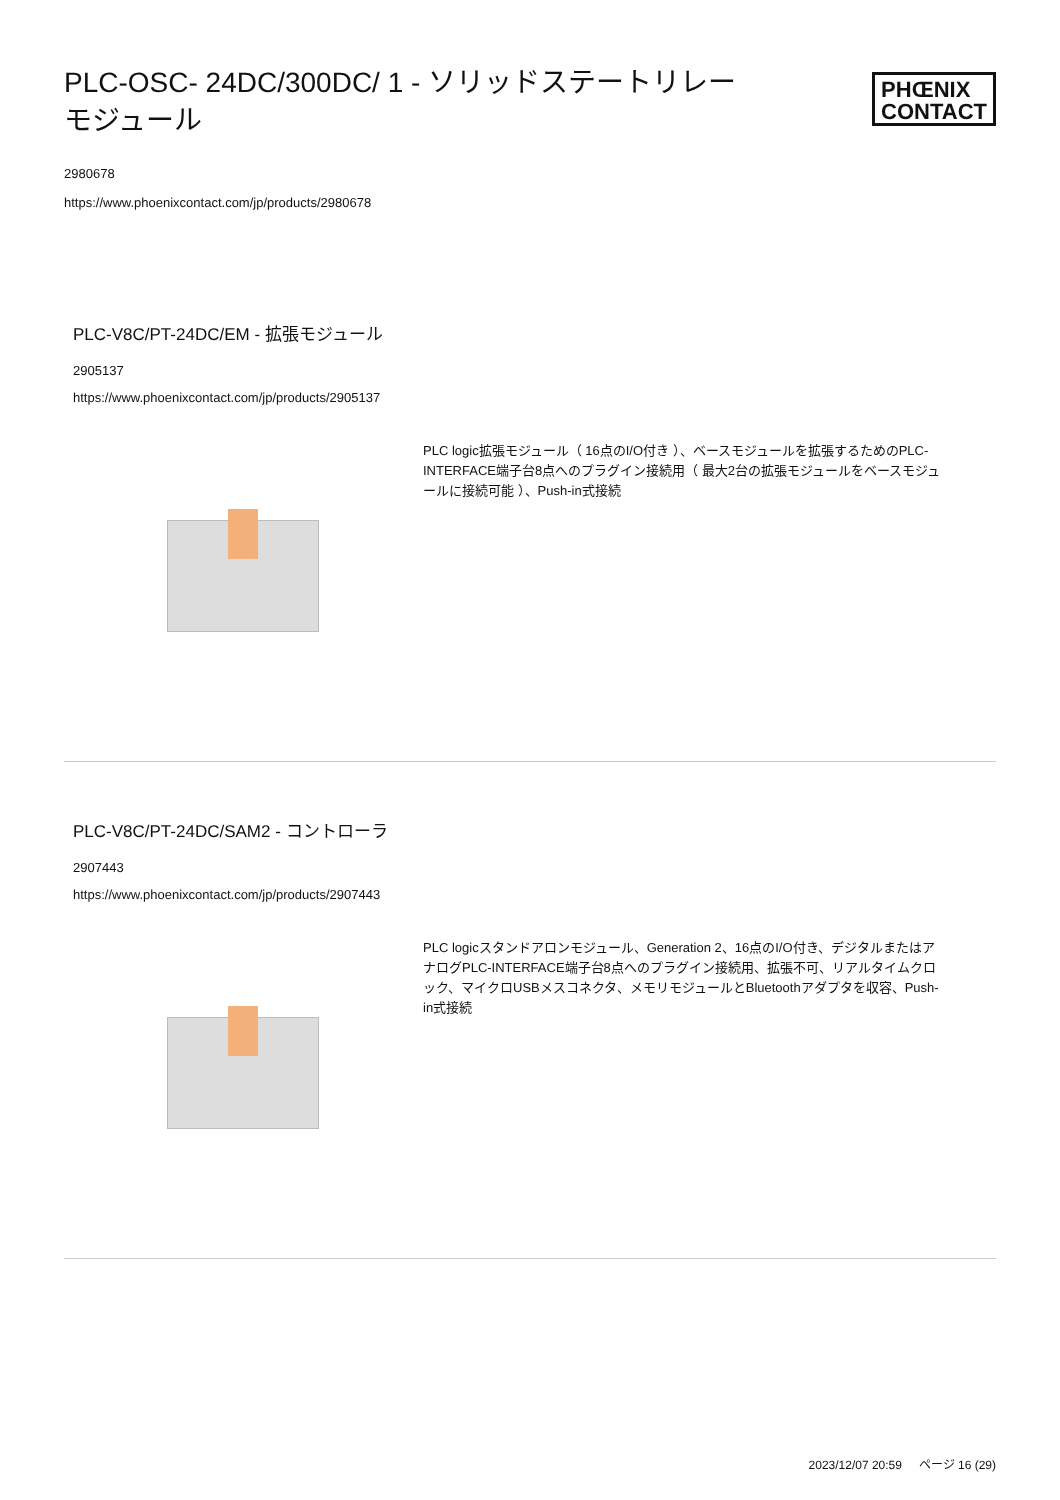PLC-OSC- 24DC/300DC/ 1 - ソリッドステートリレーモジュール
PHŒNIX
CONTACT
2980678
https://www.phoenixcontact.com/jp/products/2980678
PLC-V8C/PT-24DC/EM - 拡張モジュール
2905137
https://www.phoenixcontact.com/jp/products/2905137
PLC logic拡張モジュール（ 16点のI/O付き ）、ベースモジュールを拡張するためのPLC-INTERFACE端子台8点へのプラグイン接続用（ 最大2台の拡張モジュールをベースモジュールに接続可能 ）、Push-in式接続
PLC-V8C/PT-24DC/SAM2 - コントローラ
2907443
https://www.phoenixcontact.com/jp/products/2907443
PLC logicスタンドアロンモジュール、Generation 2、16点のI/O付き、デジタルまたはアナログPLC-INTERFACE端子台8点へのプラグイン接続用、拡張不可、リアルタイムクロック、マイクロUSBメスコネクタ、メモリモジュールとBluetoothアダプタを収容、Push-in式接続
2023/12/07 20:59 ページ 16 (29)